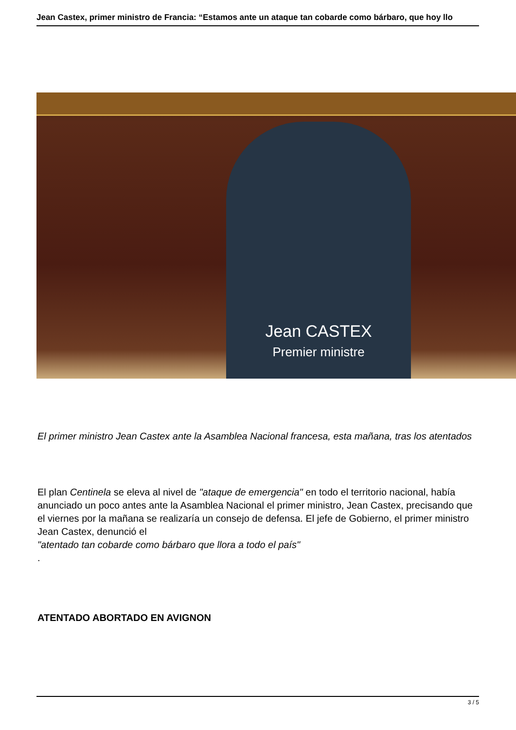Jean Castex, primer ministro de Francia: “Estamos ante un ataque tan cobarde como bárbaro, que hoy llo
Jean CASTEX
Premier ministre
El primer ministro Jean Castex ante la Asamblea Nacional francesa, esta mañana, tras los atentados
El plan Centinela se eleva al nivel de "ataque de emergencia" en todo el territorio nacional, había anunciado un poco antes ante la Asamblea Nacional el primer ministro, Jean Castex, precisando que el viernes por la mañana se realizaría un consejo de defensa. El jefe de Gobierno, el primer ministro Jean Castex, denunció el
"atentado tan cobarde como bárbaro que llora a todo el país"
.
ATENTADO ABORTADO EN AVIGNON
3 / 5